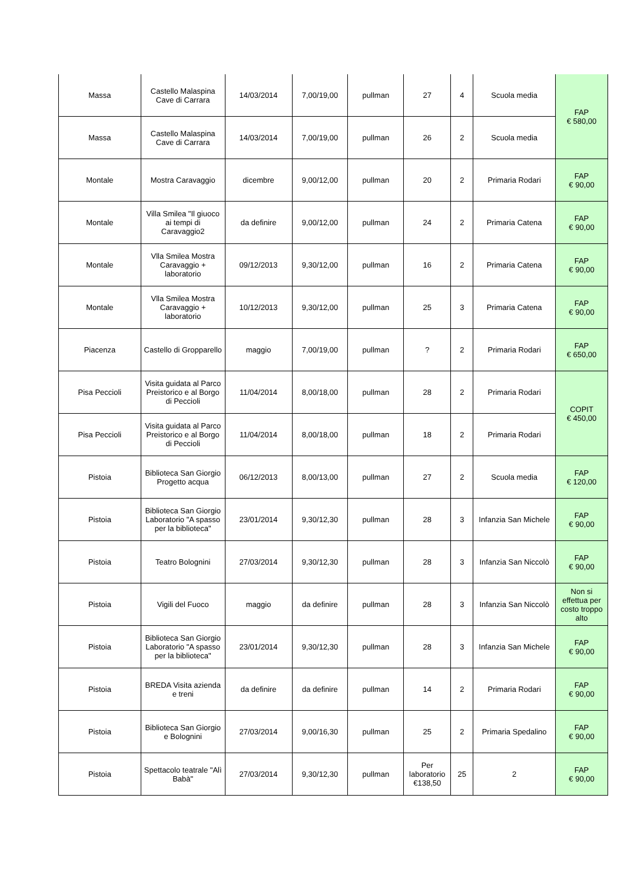| Massa | Castello Malaspina Cave di Carrara | 14/03/2014 | 7,00/19,00 | pullman | 27 | 4 | Scuola media | FAP € 580,00 |
| Massa | Castello Malaspina Cave di Carrara | 14/03/2014 | 7,00/19,00 | pullman | 26 | 2 | Scuola media | |
| Montale | Mostra Caravaggio | dicembre | 9,00/12,00 | pullman | 20 | 2 | Primaria Rodari | FAP € 90,00 |
| Montale | Villa Smilea "Il giuoco ai tempi di Caravaggio2 | da definire | 9,00/12,00 | pullman | 24 | 2 | Primaria Catena | FAP € 90,00 |
| Montale | Vlla Smilea Mostra Caravaggio + laboratorio | 09/12/2013 | 9,30/12,00 | pullman | 16 | 2 | Primaria Catena | FAP € 90,00 |
| Montale | Vlla Smilea Mostra Caravaggio + laboratorio | 10/12/2013 | 9,30/12,00 | pullman | 25 | 3 | Primaria Catena | FAP € 90,00 |
| Piacenza | Castello di Gropparello | maggio | 7,00/19,00 | pullman | ? | 2 | Primaria Rodari | FAP € 650,00 |
| Pisa Peccioli | Visita guidata al Parco Preistorico e al Borgo di Peccioli | 11/04/2014 | 8,00/18,00 | pullman | 28 | 2 | Primaria Rodari | COPIT € 450,00 |
| Pisa Peccioli | Visita guidata al Parco Preistorico e al Borgo di Peccioli | 11/04/2014 | 8,00/18,00 | pullman | 18 | 2 | Primaria Rodari | |
| Pistoia | Biblioteca San Giorgio Progetto acqua | 06/12/2013 | 8,00/13,00 | pullman | 27 | 2 | Scuola media | FAP € 120,00 |
| Pistoia | Biblioteca San Giorgio Laboratorio "A spasso per la biblioteca" | 23/01/2014 | 9,30/12,30 | pullman | 28 | 3 | Infanzia San Michele | FAP € 90,00 |
| Pistoia | Teatro Bolognini | 27/03/2014 | 9,30/12,30 | pullman | 28 | 3 | Infanzia San Niccolò | FAP € 90,00 |
| Pistoia | Vigili del Fuoco | maggio | da definire | pullman | 28 | 3 | Infanzia San Niccolò | Non si effettua per costo troppo alto |
| Pistoia | Biblioteca San Giorgio Laboratorio "A spasso per la biblioteca" | 23/01/2014 | 9,30/12,30 | pullman | 28 | 3 | Infanzia San Michele | FAP € 90,00 |
| Pistoia | BREDA Visita azienda e treni | da definire | da definire | pullman | 14 | 2 | Primaria Rodari | FAP € 90,00 |
| Pistoia | Biblioteca San Giorgio e Bolognini | 27/03/2014 | 9,00/16,30 | pullman | 25 | 2 | Primaria Spedalino | FAP € 90,00 |
| Pistoia | Spettacolo teatrale "Alì Babà" | 27/03/2014 | 9,30/12,30 | pullman | Per laboratorio €138,50 | 25 | 2 | FAP € 90,00 |